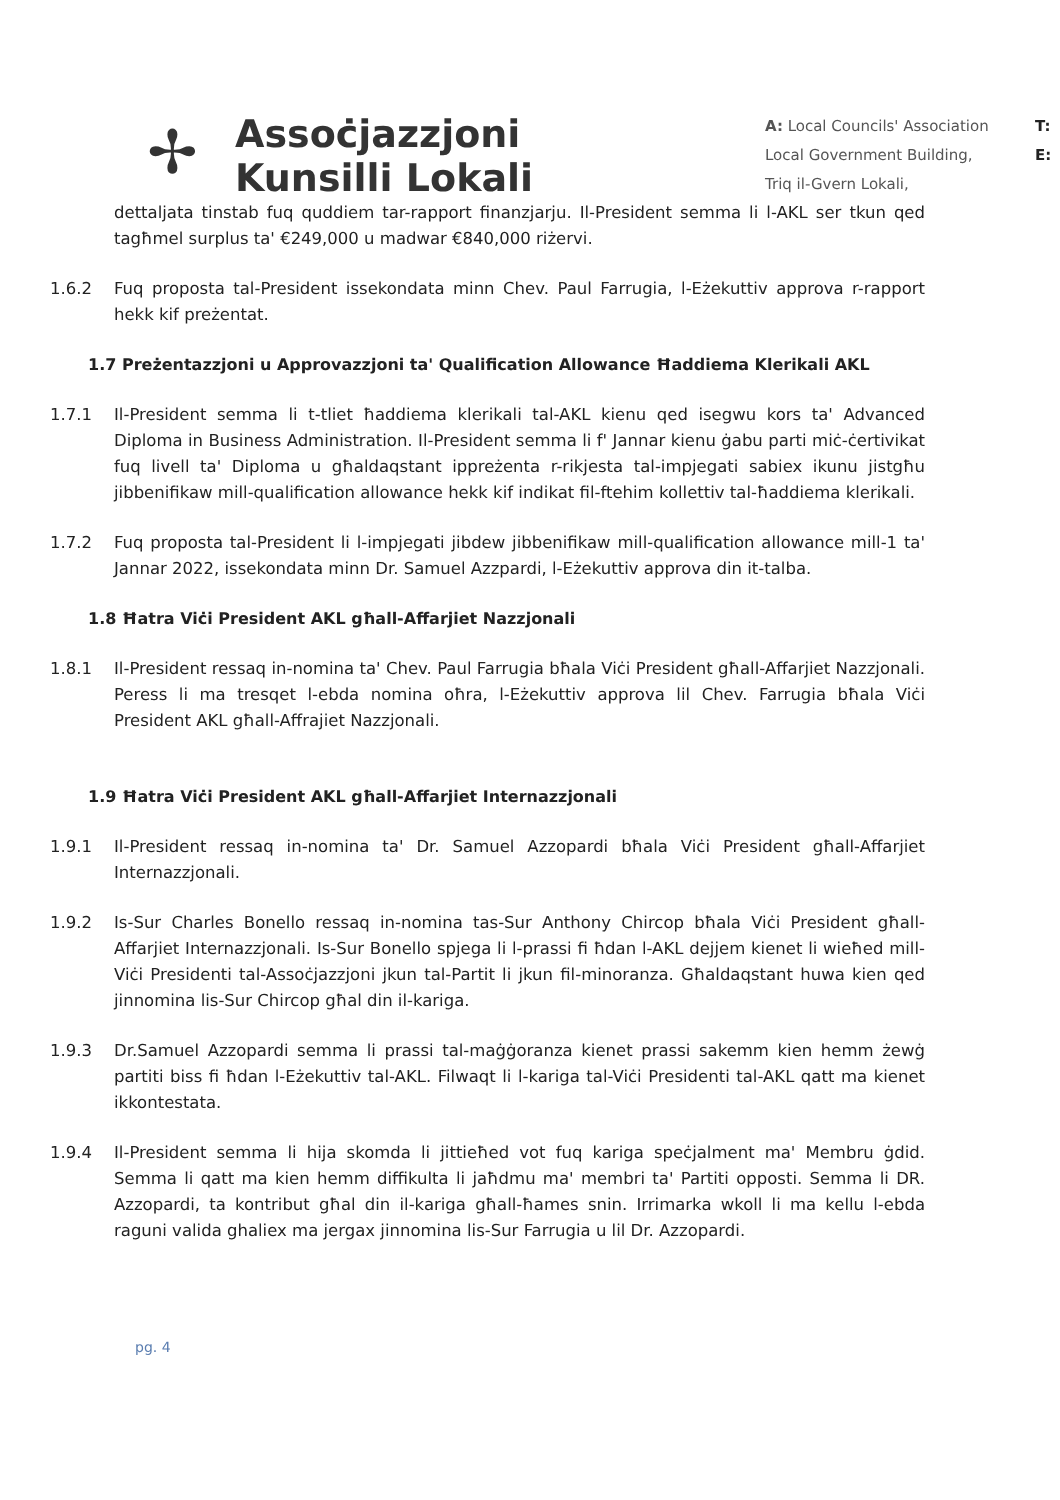✢
Assoċjazzjoni
Kunsilli Lokali
A: Local Councils' Association
Local Government Building,
Triq il-Gvern Lokali,
T:
E:
dettaljata tinstab fuq quddiem tar-rapport finanzjarju. Il-President semma li l-AKL ser tkun qed tagħmel surplus ta' €249,000 u madwar €840,000 riżervi.
1.6.2 Fuq proposta tal-President issekondata minn Chev. Paul Farrugia, l-Eżekuttiv approva r-rapport hekk kif preżentat.
1.7 Preżentazzjoni u Approvazzjoni ta' Qualification Allowance Ħaddiema Klerikali AKL
1.7.1 Il-President semma li t-tliet ħaddiema klerikali tal-AKL kienu qed isegwu kors ta' Advanced Diploma in Business Administration. Il-President semma li f' Jannar kienu ġabu parti miċ-ċertivikat fuq livell ta' Diploma u għaldaqstant ippreżenta r-rikjesta tal-impjegati sabiex ikunu jistgħu jibbenifikaw mill-qualification allowance hekk kif indikat fil-ftehim kollettiv tal-ħaddiema klerikali.
1.7.2 Fuq proposta tal-President li l-impjegati jibdew jibbenifikaw mill-qualification allowance mill-1 ta' Jannar 2022, issekondata minn Dr. Samuel Azzpardi, l-Eżekuttiv approva din it-talba.
1.8 Ħatra Viċi President AKL għall-Affarjiet Nazzjonali
1.8.1 Il-President ressaq in-nomina ta' Chev. Paul Farrugia bħala Viċi President għall-Affarjiet Nazzjonali. Peress li ma tresqet l-ebda nomina oħra, l-Eżekuttiv approva lil Chev. Farrugia bħala Viċi President AKL għall-Affrajiet Nazzjonali.
1.9 Ħatra Viċi President AKL għall-Affarjiet Internazzjonali
1.9.1 Il-President ressaq in-nomina ta' Dr. Samuel Azzopardi bħala Viċi President għall-Affarjiet Internazzjonali.
1.9.2 Is-Sur Charles Bonello ressaq in-nomina tas-Sur Anthony Chircop bħala Viċi President għall-Affarjiet Internazzjonali. Is-Sur Bonello spjega li l-prassi fi ħdan l-AKL dejjem kienet li wieħed mill-Viċi Presidenti tal-Assoċjazzjoni jkun tal-Partit li jkun fil-minoranza. Għaldaqstant huwa kien qed jinnomina lis-Sur Chircop għal din il-kariga.
1.9.3 Dr.Samuel Azzopardi semma li prassi tal-maġġoranza kienet prassi sakemm kien hemm żewġ partiti biss fi ħdan l-Eżekuttiv tal-AKL. Filwaqt li l-kariga tal-Viċi Presidenti tal-AKL qatt ma kienet ikkontestata.
1.9.4 Il-President semma li hija skomda li jittieħed vot fuq kariga speċjalment ma' Membru ġdid. Semma li qatt ma kien hemm diffikulta li jaħdmu ma' membri ta' Partiti opposti. Semma li DR. Azzopardi, ta kontribut għal din il-kariga għall-ħames snin. Irrimarka wkoll li ma kellu l-ebda raguni valida ghaliex ma jergax jinnomina lis-Sur Farrugia u lil Dr. Azzopardi.
pg. 4